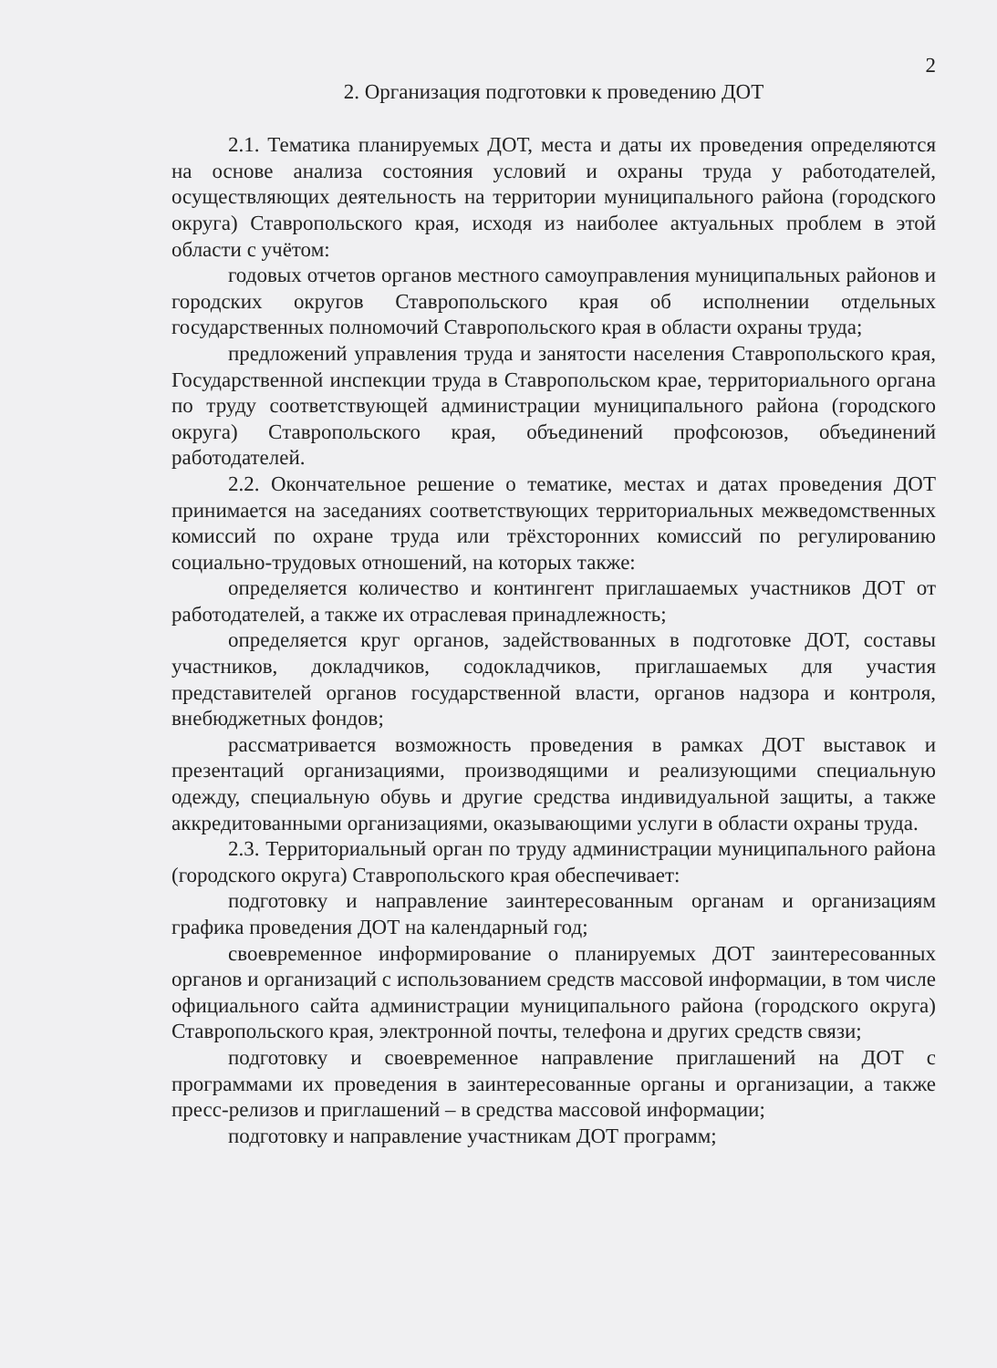2
2. Организация подготовки к проведению ДОТ
2.1. Тематика планируемых ДОТ, места и даты их проведения определяются на основе анализа состояния условий и охраны труда у работодателей, осуществляющих деятельность на территории муниципального района (городского округа) Ставропольского края, исходя из наиболее актуальных проблем в этой области с учётом:
годовых отчетов органов местного самоуправления муниципальных районов и городских округов Ставропольского края об исполнении отдельных государственных полномочий Ставропольского края в области охраны труда;
предложений управления труда и занятости населения Ставропольского края, Государственной инспекции труда в Ставропольском крае, территориального органа по труду соответствующей администрации муниципального района (городского округа) Ставропольского края, объединений профсоюзов, объединений работодателей.
2.2. Окончательное решение о тематике, местах и датах проведения ДОТ принимается на заседаниях соответствующих территориальных межведомственных комиссий по охране труда или трёхсторонних комиссий по регулированию социально-трудовых отношений, на которых также:
определяется количество и контингент приглашаемых участников ДОТ от работодателей, а также их отраслевая принадлежность;
определяется круг органов, задействованных в подготовке ДОТ, составы участников, докладчиков, содокладчиков, приглашаемых для участия представителей органов государственной власти, органов надзора и контроля, внебюджетных фондов;
рассматривается возможность проведения в рамках ДОТ выставок и презентаций организациями, производящими и реализующими специальную одежду, специальную обувь и другие средства индивидуальной защиты, а также аккредитованными организациями, оказывающими услуги в области охраны труда.
2.3. Территориальный орган по труду администрации муниципального района (городского округа) Ставропольского края обеспечивает:
подготовку и направление заинтересованным органам и организациям графика проведения ДОТ на календарный год;
своевременное информирование о планируемых ДОТ заинтересованных органов и организаций с использованием средств массовой информации, в том числе официального сайта администрации муниципального района (городского округа) Ставропольского края, электронной почты, телефона и других средств связи;
подготовку и своевременное направление приглашений на ДОТ с программами их проведения в заинтересованные органы и организации, а также пресс-релизов и приглашений – в средства массовой информации;
подготовку и направление участникам ДОТ программ;